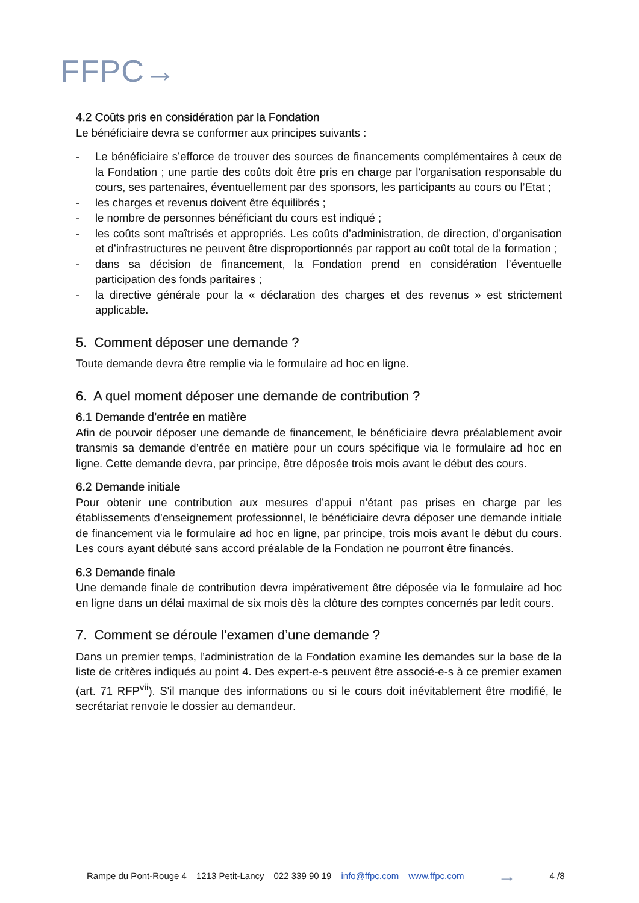FFPC→
4.2 Coûts pris en considération par la Fondation
Le bénéficiaire devra se conformer aux principes suivants :
- Le bénéficiaire s’efforce de trouver des sources de financements complémentaires à ceux de la Fondation ; une partie des coûts doit être pris en charge par l'organisation responsable du cours, ses partenaires, éventuellement par des sponsors, les participants au cours ou l’Etat ;
- les charges et revenus doivent être équilibrés ;
- le nombre de personnes bénéficiant du cours est indiqué ;
- les coûts sont maîtrisés et appropriés. Les coûts d’administration, de direction, d’organisation et d’infrastructures ne peuvent être disproportionnés par rapport au coût total de la formation ;
- dans sa décision de financement, la Fondation prend en considération l’éventuelle participation des fonds paritaires ;
- la directive générale pour la « déclaration des charges et des revenus » est strictement applicable.
5. Comment déposer une demande ?
Toute demande devra être remplie via le formulaire ad hoc en ligne.
6. A quel moment déposer une demande de contribution ?
6.1 Demande d’entrée en matière
Afin de pouvoir déposer une demande de financement, le bénéficiaire devra préalablement avoir transmis sa demande d’entrée en matière pour un cours spécifique via le formulaire ad hoc en ligne. Cette demande devra, par principe, être déposée trois mois avant le début des cours.
6.2 Demande initiale
Pour obtenir une contribution aux mesures d’appui n’étant pas prises en charge par les établissements d’enseignement professionnel, le bénéficiaire devra déposer une demande initiale de financement via le formulaire ad hoc en ligne, par principe, trois mois avant le début du cours. Les cours ayant débuté sans accord préalable de la Fondation ne pourront être financés.
6.3 Demande finale
Une demande finale de contribution devra impérativement être déposée via le formulaire ad hoc en ligne dans un délai maximal de six mois dès la clôture des comptes concernés par ledit cours.
7. Comment se déroule l’examen d’une demande ?
Dans un premier temps, l’administration de la Fondation examine les demandes sur la base de la liste de critères indiqués au point 4. Des expert-e-s peuvent être associé-e-s à ce premier examen (art. 71 RFP<sup>vii</sup>). S'il manque des informations ou si le cours doit inévitablement être modifié, le secrétariat renvoie le dossier au demandeur.
Rampe du Pont-Rouge 4 1213 Petit-Lancy 022 339 90 19 info@ffpc.com www.ffpc.com → 4 /8